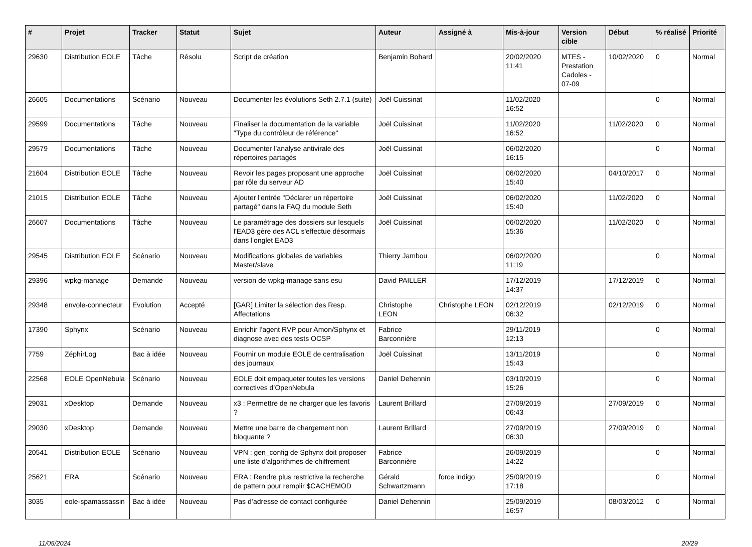| # | Projet | Tracker | Statut | Sujet | Auteur | Assigné à | Mis-à-jour | Version cible | Début | % réalisé | Priorité |
| --- | --- | --- | --- | --- | --- | --- | --- | --- | --- | --- | --- |
| 29630 | Distribution EOLE | Tâche | Résolu | Script de création | Benjamin Bohard | | 20/02/2020 11:41 | MTES - Prestation Cadoles - 07-09 | 10/02/2020 | 0 | Normal |
| 26605 | Documentations | Scénario | Nouveau | Documenter les évolutions Seth 2.7.1 (suite) | Joël Cuissinat | | 11/02/2020 16:52 | | | 0 | Normal |
| 29599 | Documentations | Tâche | Nouveau | Finaliser la documentation de la variable "Type du contrôleur de référence" | Joël Cuissinat | | 11/02/2020 16:52 | | 11/02/2020 | 0 | Normal |
| 29579 | Documentations | Tâche | Nouveau | Documenter l’analyse antivirale des répertoires partagés | Joël Cuissinat | | 06/02/2020 16:15 | | | 0 | Normal |
| 21604 | Distribution EOLE | Tâche | Nouveau | Revoir les pages proposant une approche par rôle du serveur AD | Joël Cuissinat | | 06/02/2020 15:40 | | 04/10/2017 | 0 | Normal |
| 21015 | Distribution EOLE | Tâche | Nouveau | Ajouter l'entrée "Déclarer un répertoire partagé" dans la FAQ du module Seth | Joël Cuissinat | | 06/02/2020 15:40 | | 11/02/2020 | 0 | Normal |
| 26607 | Documentations | Tâche | Nouveau | Le paramétrage des dossiers sur lesquels l'EAD3 gère des ACL s'effectue désormais dans l'onglet EAD3 | Joël Cuissinat | | 06/02/2020 15:36 | | 11/02/2020 | 0 | Normal |
| 29545 | Distribution EOLE | Scénario | Nouveau | Modifications globales de variables Master/slave | Thierry Jambou | | 06/02/2020 11:19 | | | 0 | Normal |
| 29396 | wpkg-manage | Demande | Nouveau | version de wpkg-manage sans esu | David PAILLER | | 17/12/2019 14:37 | | 17/12/2019 | 0 | Normal |
| 29348 | envole-connecteur | Evolution | Accepté | [GAR] Limiter la sélection des Resp. Affectations | Christophe LEON | Christophe LEON | 02/12/2019 06:32 | | 02/12/2019 | 0 | Normal |
| 17390 | Sphynx | Scénario | Nouveau | Enrichir l'agent RVP pour Amon/Sphynx et diagnose avec des tests OCSP | Fabrice Barconnière | | 29/11/2019 12:13 | | | 0 | Normal |
| 7759 | ZéphirLog | Bac à idée | Nouveau | Fournir un module EOLE de centralisation des journaux | Joël Cuissinat | | 13/11/2019 15:43 | | | 0 | Normal |
| 22568 | EOLE OpenNebula | Scénario | Nouveau | EOLE doit empaqueter toutes les versions correctives d’OpenNebula | Daniel Dehennin | | 03/10/2019 15:26 | | | 0 | Normal |
| 29031 | xDesktop | Demande | Nouveau | x3 : Permettre de ne charger que les favoris ? | Laurent Brillard | | 27/09/2019 06:43 | | 27/09/2019 | 0 | Normal |
| 29030 | xDesktop | Demande | Nouveau | Mettre une barre de chargement non bloquante ? | Laurent Brillard | | 27/09/2019 06:30 | | 27/09/2019 | 0 | Normal |
| 20541 | Distribution EOLE | Scénario | Nouveau | VPN : gen_config de Sphynx doit proposer une liste d'algorithmes de chiffrement | Fabrice Barconnière | | 26/09/2019 14:22 | | | 0 | Normal |
| 25621 | ERA | Scénario | Nouveau | ERA : Rendre plus restrictive la recherche de pattern pour remplir $CACHEMOD | Gérald Schwartzmann | force indigo | 25/09/2019 17:18 | | | 0 | Normal |
| 3035 | eole-spamassassin | Bac à idée | Nouveau | Pas d’adresse de contact configurée | Daniel Dehennin | | 25/09/2019 16:57 | | 08/03/2012 | 0 | Normal |
11/05/2024 20/29